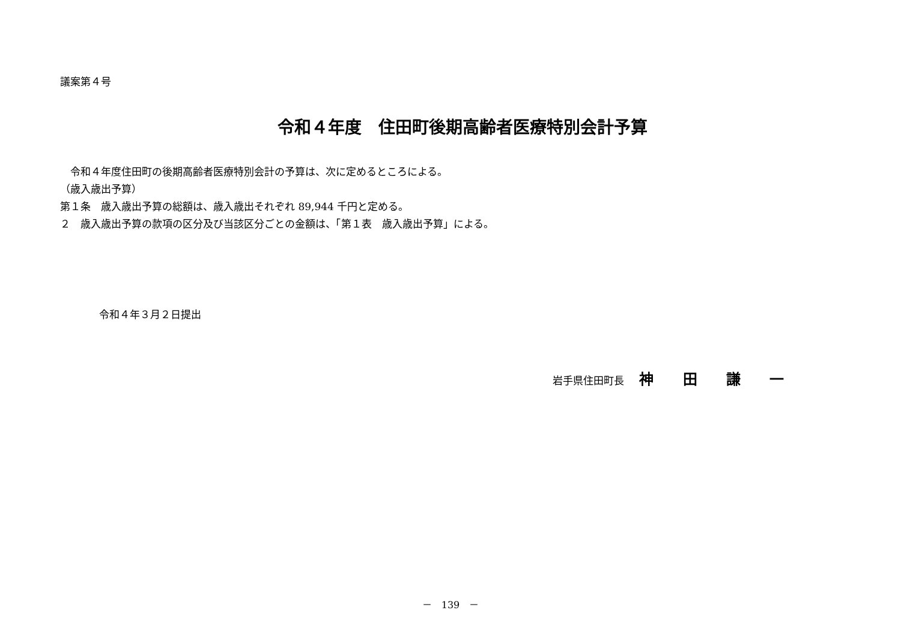議案第４号
令和４年度　住田町後期高齢者医療特別会計予算
　令和４年度住田町の後期高齢者医療特別会計の予算は、次に定めるところによる。
（歳入歳出予算）
第１条　歳入歳出予算の総額は、歳入歳出それぞれ 89,944 千円と定める。
２　歳入歳出予算の款項の区分及び当該区分ごとの金額は、「第１表　歳入歳出予算」による。
令和４年３月２日提出
岩手県住田町長 神 田 謙 一
－　139　－